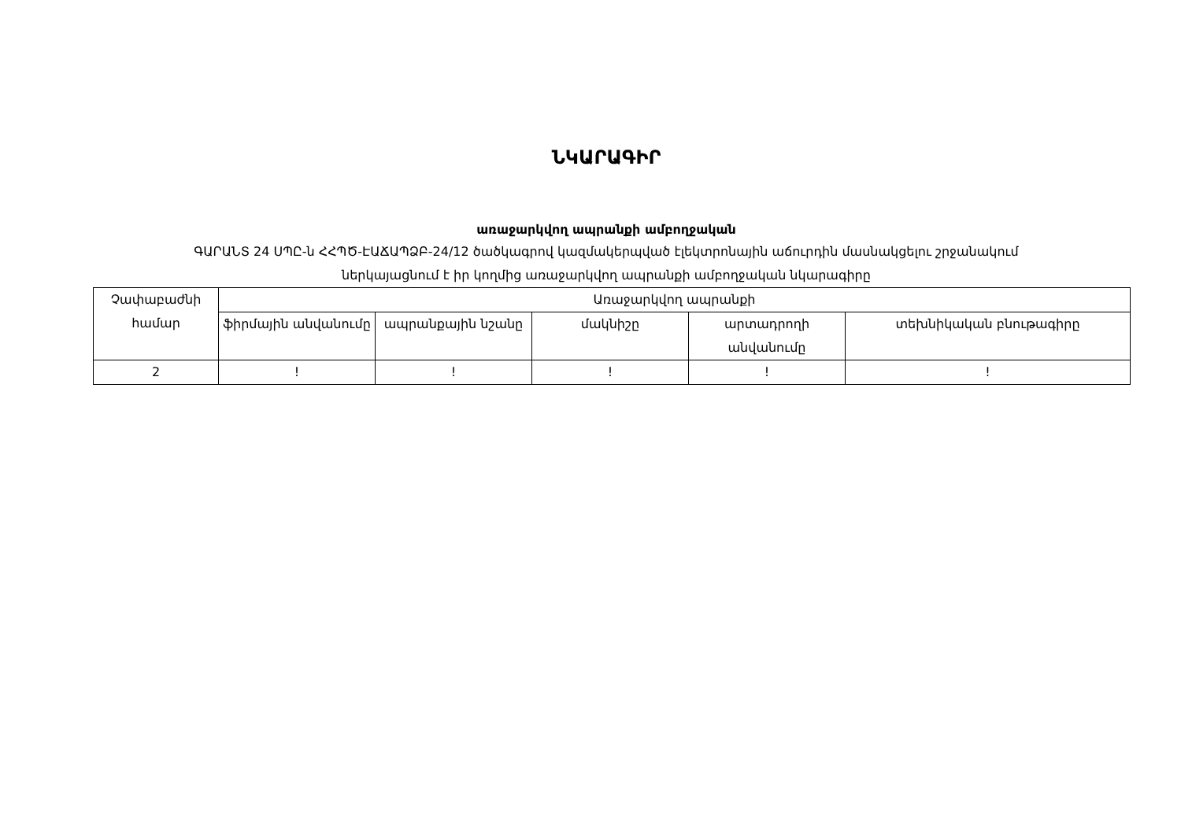ՆԿԱՐԱԳԻՐ
առաջարկվող ապրանքի ամբողջական
ԳԱՐԱՆՏ 24 ՍՊԸ-ն ՀՀՊԾ-ԷԱՃԱՊՁԲ-24/12 ծածկագրով կազմակերպված էլեկտրոնային աճուրդին մասնակցելու շրջանակում
ներկայացնում է իր կողմից առաջարկվող ապրանքի ամբողջական նկարագիրը
| Չափաբաժնի համար | Առաջարկվող ապրանքի | | | | |
| --- | --- | --- | --- | --- | --- |
| | ֆիրմային անվանումը | ապրանքային նշանը | մակնիշը | արտադրողի անվանումը | տեխնիկական բնութագիրը |
| 2 | ! | ! | ! | ! | ! |